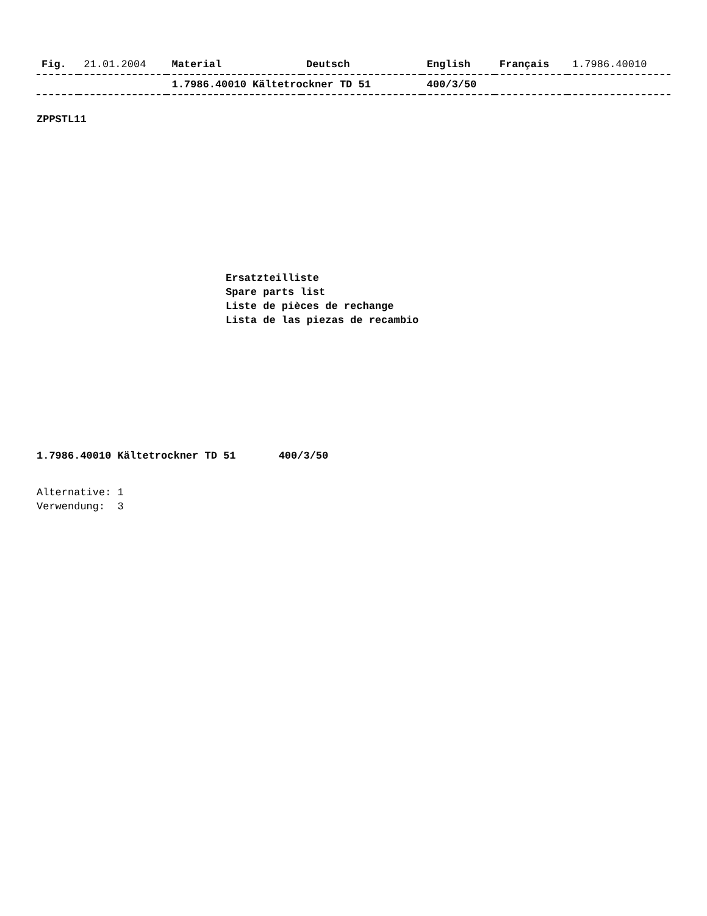| Fig. | 21.01.2004 | Material | Deutsch | English | Français | 1.7986.40010 |
| --- | --- | --- | --- | --- | --- | --- |
| | | 1.7986.40010 Kältetrockner TD 51 | | 400/3/50 | | |
ZPPSTL11
Ersatzteilliste
Spare parts list
Liste de pièces de rechange
Lista de las piezas de recambio
1.7986.40010 Kältetrockner TD 51 400/3/50
Alternative: 1
Verwendung: 3